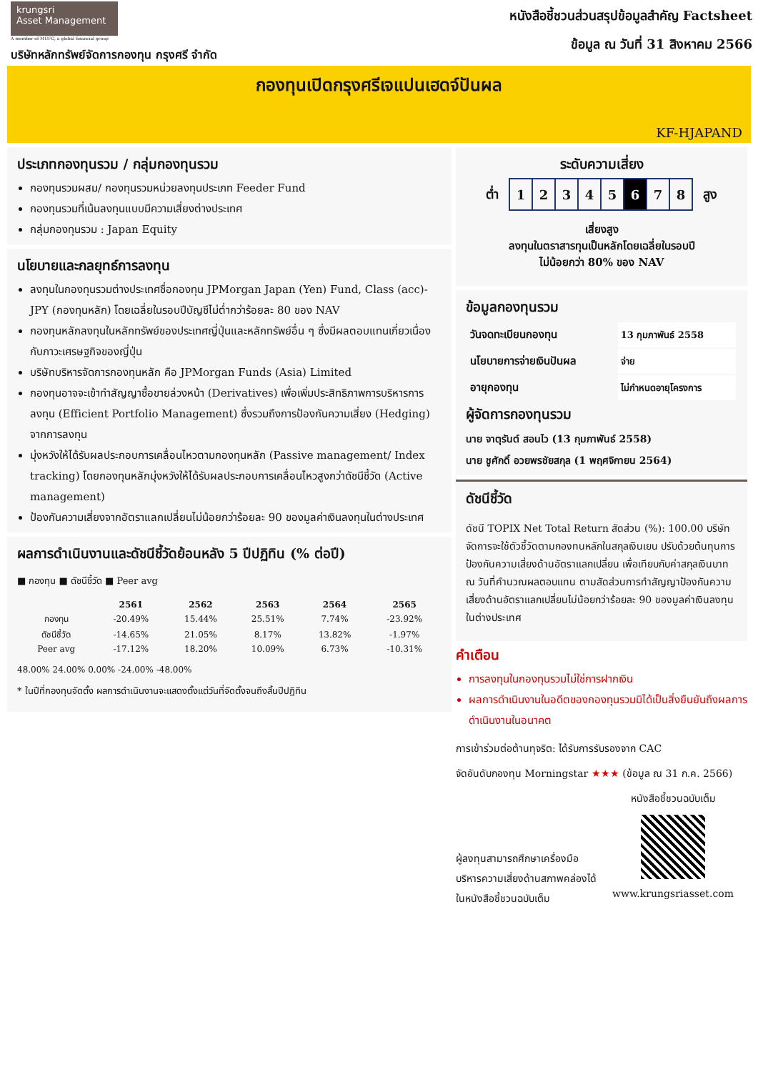krungsri
Asset Management
A member of MUFG, a global financial group
บริษัทหลักทรัพย์จัดการกองทุน กรุงศรี จำกัด
หนังสือชี้ชวนส่วนสรุปข้อมูลสำคัญ Factsheet
ข้อมูล ณ วันที่ 31 สิงหาคม 2566
กองทุนเปิดกรุงศรีเจแปนเฮดจ์ปันผล
KF-HJAPAND
ประเภทกองทุนรวม / กลุ่มกองทุนรวม
กองทุนรวมผสม/ กองทุนรวมหน่วยลงทุนประเภท Feeder Fund
กองทุนรวมที่เน้นลงทุนแบบมีความเสี่ยงต่างประเทศ
กลุ่มกองทุนรวม : Japan Equity
นโยบายและกลยุทธ์การลงทุน
ลงทุนในกองทุนรวมต่างประเทศชื่อกองทุน JPMorgan Japan (Yen) Fund, Class (acc)-JPY (กองทุนหลัก) โดยเฉลี่ยในรอบปีบัญชีไม่ต่ำกว่าร้อยละ 80 ของ NAV
กองทุนหลักลงทุนในหลักทรัพย์ของประเทศญี่ปุ่นและหลักทรัพย์อื่น ๆ ซึ่งมีผลตอบแทนเกี่ยวเนื่องกับภาวะเศรษฐกิจของญี่ปุ่น
บริษัทบริหารจัดการกองทุนหลัก คือ JPMorgan Funds (Asia) Limited
กองทุนอาจจะเข้าทำสัญญาซื้อขายล่วงหน้า (Derivatives) เพื่อเพิ่มประสิทธิภาพการบริหารการลงทุน (Efficient Portfolio Management) ซึ่งรวมถึงการป้องกันความเสี่ยง (Hedging) จากการลงทุน
มุ่งหวังให้ได้รับผลประกอบการเคลื่อนไหวตามกองทุนหลัก (Passive management/ Index tracking) โดยกองทุนหลักมุ่งหวังให้ได้รับผลประกอบการเคลื่อนไหวสูงกว่าดัชนีชี้วัด (Active management)
ป้องกันความเสี่ยงจากอัตราแลกเปลี่ยนไม่น้อยกว่าร้อยละ 90 ของมูลค่าเงินลงทุนในต่างประเทศ
ผลการดำเนินงานและดัชนีชี้วัดย้อนหลัง 5 ปีปฏิทิน (% ต่อปี)
■ กองทุน ■ ดัชนีชี้วัด ■ Peer avg
| | 2561 | 2562 | 2563 | 2564 | 2565 |
| --- | --- | --- | --- | --- | --- |
| กองทุน | -20.49% | 15.44% | 25.51% | 7.74% | -23.92% |
| ดัชนีชี้วัด | -14.65% | 21.05% | 8.17% | 13.82% | -1.97% |
| Peer avg | -17.12% | 18.20% | 10.09% | 6.73% | -10.31% |
48.00% 24.00% 0.00% -24.00% -48.00%
* ในปีที่กองทุนจัดตั้ง ผลการดำเนินงานจะแสดงตั้งแต่วันที่จัดตั้งจนถึงสิ้นปีปฏิทิน
ระดับความเสี่ยง
ต่ำ
| 1 | 2 | 3 | 4 | 5 | 6 | 7 | 8 |
สูง
เสี่ยงสูง
ลงทุนในตราสารทุนเป็นหลักโดยเฉลี่ยในรอบปี
ไม่น้อยกว่า 80% ของ NAV
ข้อมูลกองทุนรวม
| วันจดทะเบียนกองทุน | 13 กุมภาพันธ์ 2558 |
| นโยบายการจ่ายเงินปันผล | จ่าย |
| อายุกองทุน | ไม่กำหนดอายุโครงการ |
ผู้จัดการกองทุนรวม
นาย จาตุรันต์ สอนไว (13 กุมภาพันธ์ 2558)
นาย ชูศักดิ์ อวยพรชัยสกุล (1 พฤศจิกายน 2564)
ดัชนีชี้วัด
ดัชนี TOPIX Net Total Return สัดส่วน (%): 100.00 บริษัทจัดการจะใช้ตัวชี้วัดตามกองทนหลักในสกุลเงินเยน ปรับด้วยต้นทุนการป้องกันความเสี่ยงด้านอัตราแลกเปลี่ยน เพื่อเทียบกับค่าสกุลเงินบาท ณ วันที่คำนวณผลตอบแทน ตามสัดส่วนการทำสัญญาป้องกันความเสี่ยงด้านอัตราแลกเปลี่ยนไม่น้อยกว่าร้อยละ 90 ของมูลค่าเงินลงทุนในต่างประเทศ
คำเตือน
การลงทุนในกองทุนรวมไม่ใช่การฝากเงิน
ผลการดำเนินงานในอดีตของกองทุนรวมมิได้เป็นสิ่งยืนยันถึงผลการดำเนินงานในอนาคต
การเข้าร่วมต่อต้านทุจริต: ได้รับการรับรองจาก CAC
จัดอันดับกองทุน Morningstar ★★★ (ข้อมูล ณ 31 ก.ค. 2566)
ผู้ลงทุนสามารถศึกษาเครื่องมือบริหารความเสี่ยงด้านสภาพคล่องได้ในหนังสือชี้ชวนฉบับเต็ม
หนังสือชี้ชวนฉบับเต็ม
www.krungsriasset.com